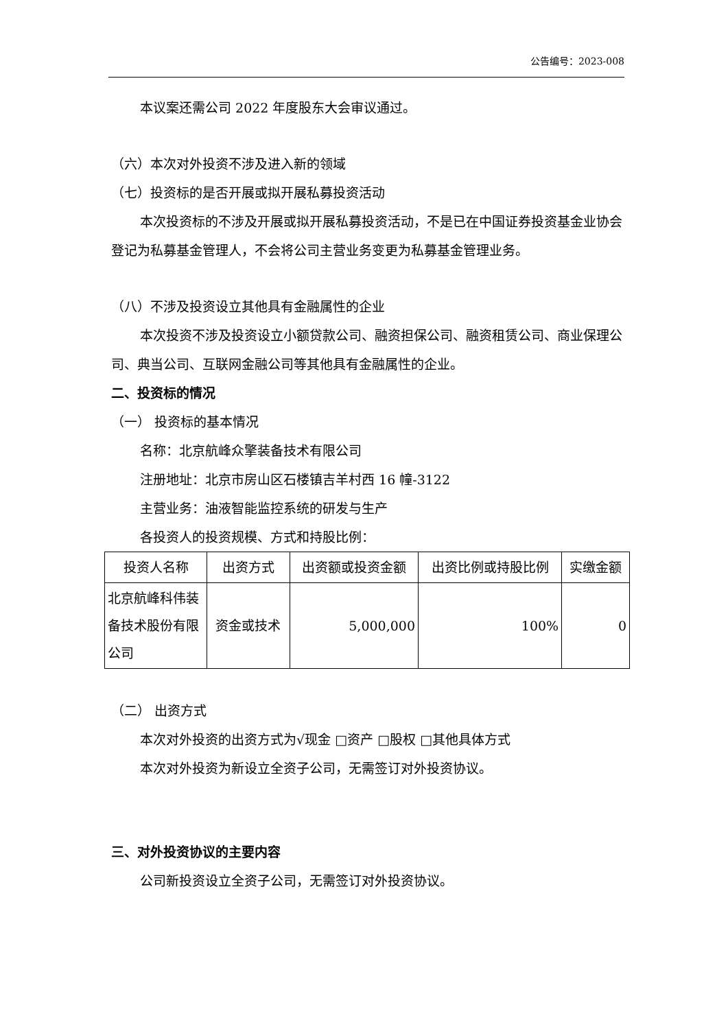公告编号：2023-008
本议案还需公司 2022 年度股东大会审议通过。
（六）本次对外投资不涉及进入新的领域
（七）投资标的是否开展或拟开展私募投资活动
本次投资标的不涉及开展或拟开展私募投资活动，不是已在中国证券投资基金业协会登记为私募基金管理人，不会将公司主营业务变更为私募基金管理业务。
（八）不涉及投资设立其他具有金融属性的企业
本次投资不涉及投资设立小额贷款公司、融资担保公司、融资租赁公司、商业保理公司、典当公司、互联网金融公司等其他具有金融属性的企业。
二、投资标的情况
（一） 投资标的基本情况
名称：北京航峰众擎装备技术有限公司
注册地址：北京市房山区石楼镇吉羊村西 16 幢-3122
主营业务：油液智能监控系统的研发与生产
各投资人的投资规模、方式和持股比例：
| 投资人名称 | 出资方式 | 出资额或投资金额 | 出资比例或持股比例 | 实缴金额 |
| 北京航峰科伟装备技术股份有限公司 | 资金或技术 | 5,000,000 | 100% | 0 |
（二） 出资方式
本次对外投资的出资方式为√现金 □资产 □股权 □其他具体方式
本次对外投资为新设立全资子公司，无需签订对外投资协议。
三、对外投资协议的主要内容
公司新投资设立全资子公司，无需签订对外投资协议。